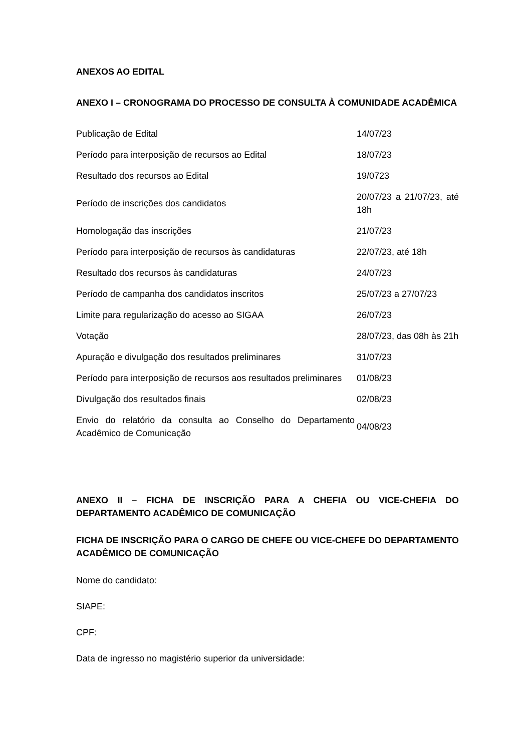ANEXOS AO EDITAL
ANEXO I – CRONOGRAMA DO PROCESSO DE CONSULTA À COMUNIDADE ACADÊMICA
| Publicação de Edital | 14/07/23 |
| Período para interposição de recursos ao Edital | 18/07/23 |
| Resultado dos recursos ao Edital | 19/0723 |
| Período de inscrições dos candidatos | 20/07/23 a 21/07/23, até 18h |
| Homologação das inscrições | 21/07/23 |
| Período para interposição de recursos às candidaturas | 22/07/23, até 18h |
| Resultado dos recursos às candidaturas | 24/07/23 |
| Período de campanha dos candidatos inscritos | 25/07/23 a 27/07/23 |
| Limite para regularização do acesso ao SIGAA | 26/07/23 |
| Votação | 28/07/23, das 08h às 21h |
| Apuração e divulgação dos resultados preliminares | 31/07/23 |
| Período para interposição de recursos aos resultados preliminares | 01/08/23 |
| Divulgação dos resultados finais | 02/08/23 |
| Envio do relatório da consulta ao Conselho do Departamento Acadêmico de Comunicação | 04/08/23 |
ANEXO II – FICHA DE INSCRIÇÃO PARA A CHEFIA OU VICE-CHEFIA DO DEPARTAMENTO ACADÊMICO DE COMUNICAÇÃO
FICHA DE INSCRIÇÃO PARA O CARGO DE CHEFE OU VICE-CHEFE DO DEPARTAMENTO ACADÊMICO DE COMUNICAÇÃO
Nome do candidato:
SIAPE:
CPF:
Data de ingresso no magistério superior da universidade: